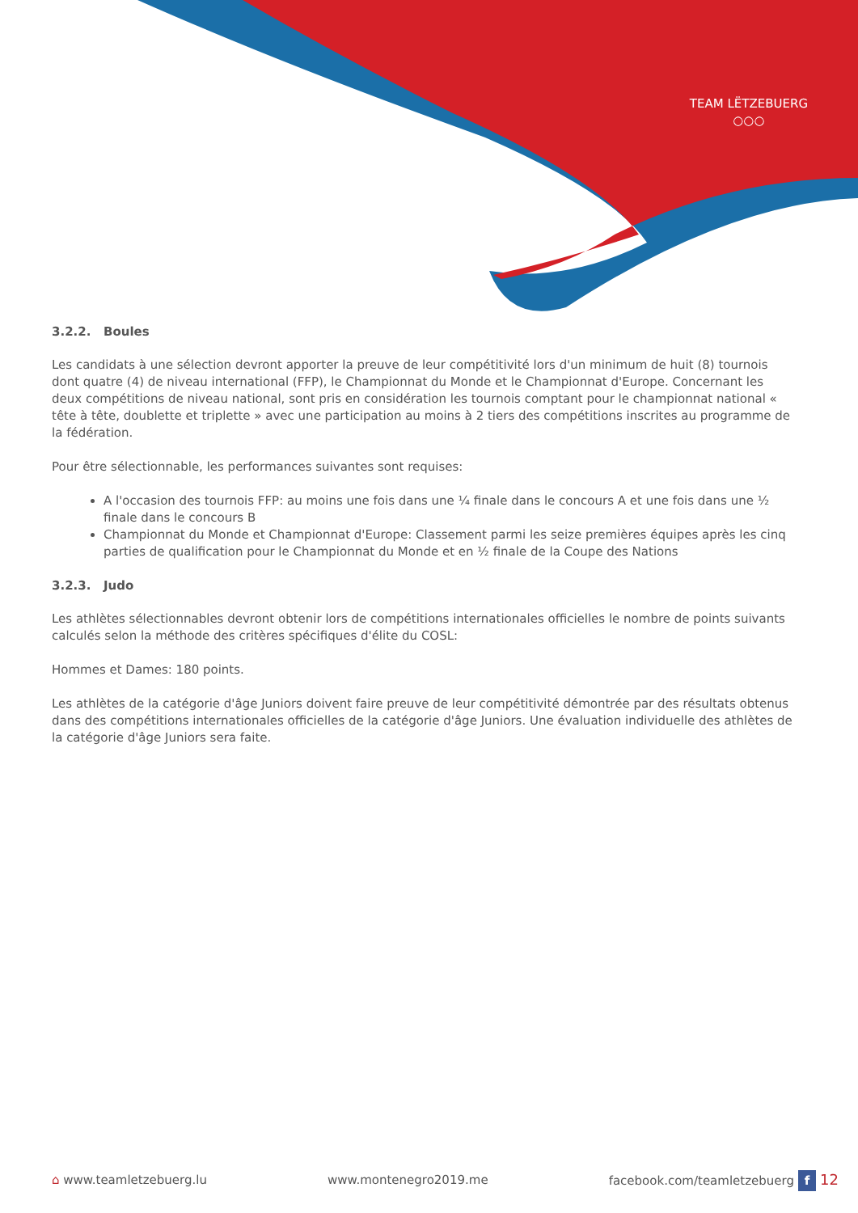TEAM LËTZEBUERG
○○○
3.2.2. Boules
Les candidats à une sélection devront apporter la preuve de leur compétitivité lors d'un minimum de huit (8) tournois dont quatre (4) de niveau international (FFP), le Championnat du Monde et le Championnat d'Europe. Concernant les deux compétitions de niveau national, sont pris en considération les tournois comptant pour le championnat national « tête à tête, doublette et triplette » avec une participation au moins à 2 tiers des compétitions inscrites au programme de la fédération.
Pour être sélectionnable, les performances suivantes sont requises:
A l'occasion des tournois FFP: au moins une fois dans une ¼ finale dans le concours A et une fois dans une ½ finale dans le concours B
Championnat du Monde et Championnat d'Europe: Classement parmi les seize premières équipes après les cinq parties de qualification pour le Championnat du Monde et en ½ finale de la Coupe des Nations
3.2.3. Judo
Les athlètes sélectionnables devront obtenir lors de compétitions internationales officielles le nombre de points suivants calculés selon la méthode des critères spécifiques d'élite du COSL:
Hommes et Dames: 180 points.
Les athlètes de la catégorie d'âge Juniors doivent faire preuve de leur compétitivité démontrée par des résultats obtenus dans des compétitions internationales officielles de la catégorie d'âge Juniors. Une évaluation individuelle des athlètes de la catégorie d'âge Juniors sera faite.
⌂ www.teamletzebuerg.lu www.montenegro2019.me facebook.com/teamletzebuerg f 12